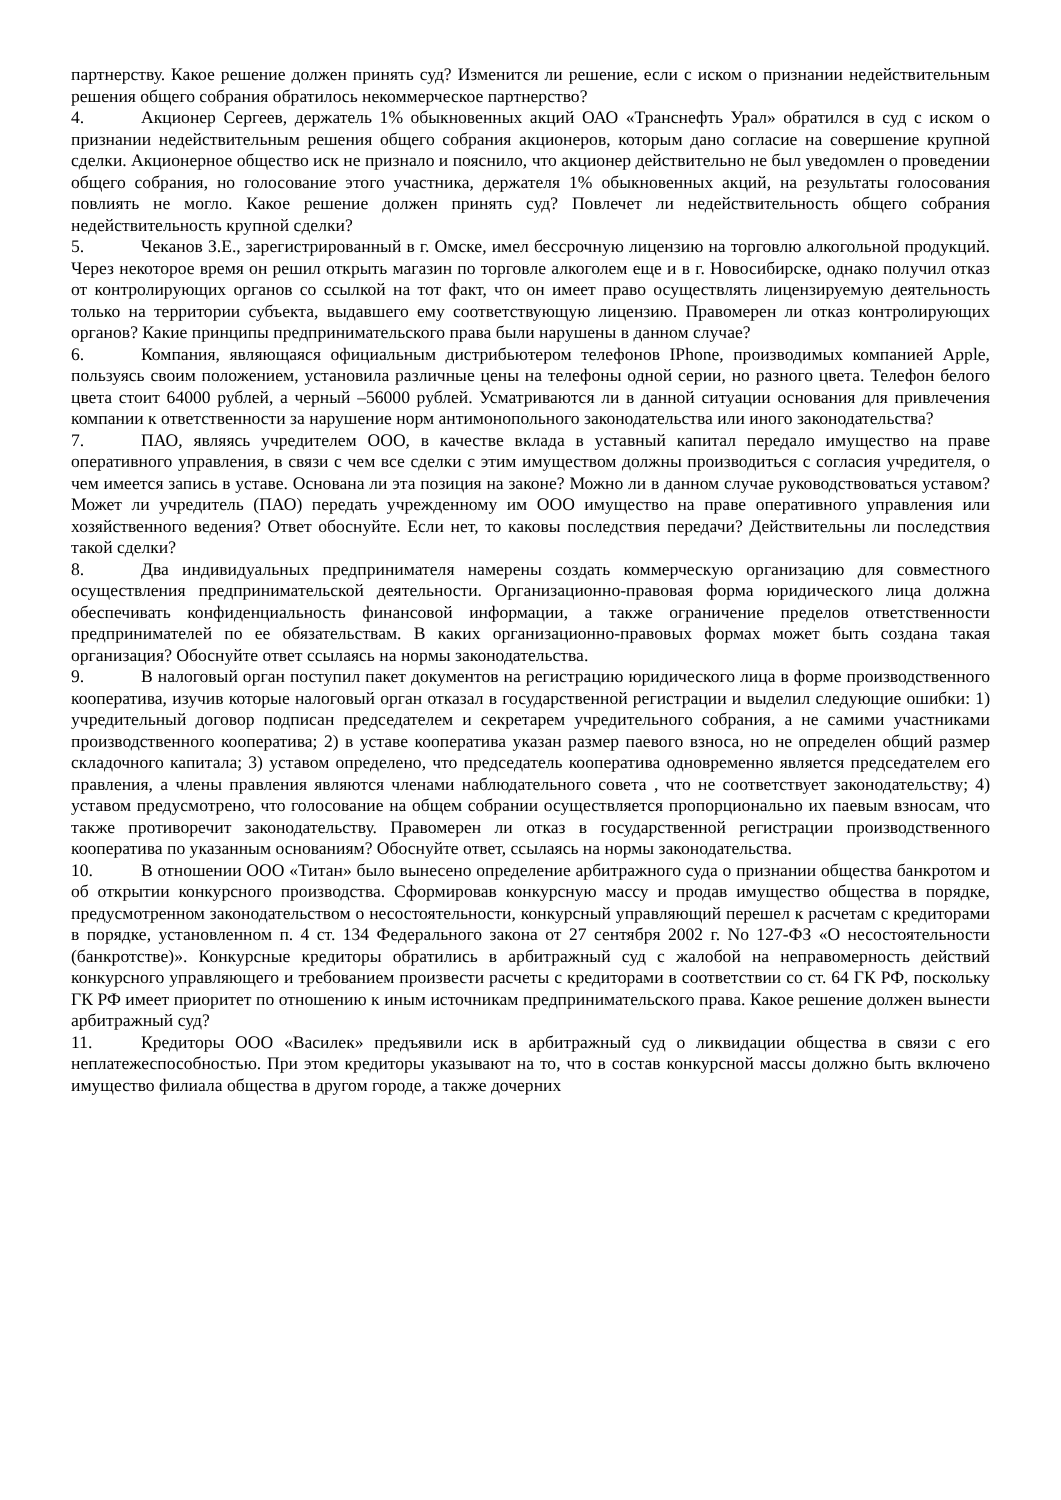партнерству. Какое решение должен принять суд? Изменится ли решение, если с иском о признании недействительным решения общего собрания обратилось некоммерческое партнерство?
4. Акционер Сергеев, держатель 1% обыкновенных акций ОАО «Транснефть Урал» обратился в суд с иском о признании недействительным решения общего собрания акционеров, которым дано согласие на совершение крупной сделки. Акционерное общество иск не признало и пояснило, что акционер действительно не был уведомлен о проведении общего собрания, но голосование этого участника, держателя 1% обыкновенных акций, на результаты голосования повлиять не могло. Какое решение должен принять суд? Повлечет ли недействительность общего собрания недействительность крупной сделки?
5. Чеканов З.Е., зарегистрированный в г. Омске, имел бессрочную лицензию на торговлю алкогольной продукций. Через некоторое время он решил открыть магазин по торговле алкоголем еще и в г. Новосибирске, однако получил отказ от контролирующих органов со ссылкой на тот факт, что он имеет право осуществлять лицензируемую деятельность только на территории субъекта, выдавшего ему соответствующую лицензию. Правомерен ли отказ контролирующих органов? Какие принципы предпринимательского права были нарушены в данном случае?
6. Компания, являющаяся официальным дистрибьютером телефонов IPhone, производимых компанией Apple, пользуясь своим положением, установила различные цены на телефоны одной серии, но разного цвета. Телефон белого цвета стоит 64000 рублей, а черный –56000 рублей. Усматриваются ли в данной ситуации основания для привлечения компании к ответственности за нарушение норм антимонопольного законодательства или иного законодательства?
7. ПАО, являясь учредителем ООО, в качестве вклада в уставный капитал передало имущество на праве оперативного управления, в связи с чем все сделки с этим имуществом должны производиться с согласия учредителя, о чем имеется запись в уставе. Основана ли эта позиция на законе? Можно ли в данном случае руководствоваться уставом? Может ли учредитель (ПАО) передать учрежденному им ООО имущество на праве оперативного управления или хозяйственного ведения? Ответ обоснуйте. Если нет, то каковы последствия передачи? Действительны ли последствия такой сделки?
8. Два индивидуальных предпринимателя намерены создать коммерческую организацию для совместного осуществления предпринимательской деятельности. Организационно-правовая форма юридического лица должна обеспечивать конфиденциальность финансовой информации, а также ограничение пределов ответственности предпринимателей по ее обязательствам. В каких организационно-правовых формах может быть создана такая организация? Обоснуйте ответ ссылаясь на нормы законодательства.
9. В налоговый орган поступил пакет документов на регистрацию юридического лица в форме производственного кооператива, изучив которые налоговый орган отказал в государственной регистрации и выделил следующие ошибки: 1) учредительный договор подписан председателем и секретарем учредительного собрания, а не самими участниками производственного кооператива; 2) в уставе кооператива указан размер паевого взноса, но не определен общий размер складочного капитала; 3) уставом определено, что председатель кооператива одновременно является председателем его правления, а члены правления являются членами наблюдательного совета , что не соответствует законодательству; 4) уставом предусмотрено, что голосование на общем собрании осуществляется пропорционально их паевым взносам, что также противоречит законодательству. Правомерен ли отказ в государственной регистрации производственного кооператива по указанным основаниям? Обоснуйте ответ, ссылаясь на нормы законодательства.
10. В отношении ООО «Титан» было вынесено определение арбитражного суда о признании общества банкротом и об открытии конкурсного производства. Сформировав конкурсную массу и продав имущество общества в порядке, предусмотренном законодательством о несостоятельности, конкурсный управляющий перешел к расчетам с кредиторами в порядке, установленном п. 4 ст. 134 Федерального закона от 27 сентября 2002 г. No 127-ФЗ «О несостоятельности (банкротстве)». Конкурсные кредиторы обратились в арбитражный суд с жалобой на неправомерность действий конкурсного управляющего и требованием произвести расчеты с кредиторами в соответствии со ст. 64 ГК РФ, поскольку ГК РФ имеет приоритет по отношению к иным источникам предпринимательского права. Какое решение должен вынести арбитражный суд?
11. Кредиторы ООО «Василек» предъявили иск в арбитражный суд о ликвидации общества в связи с его неплатежеспособностью. При этом кредиторы указывают на то, что в состав конкурсной массы должно быть включено имущество филиала общества в другом городе, а также дочерних